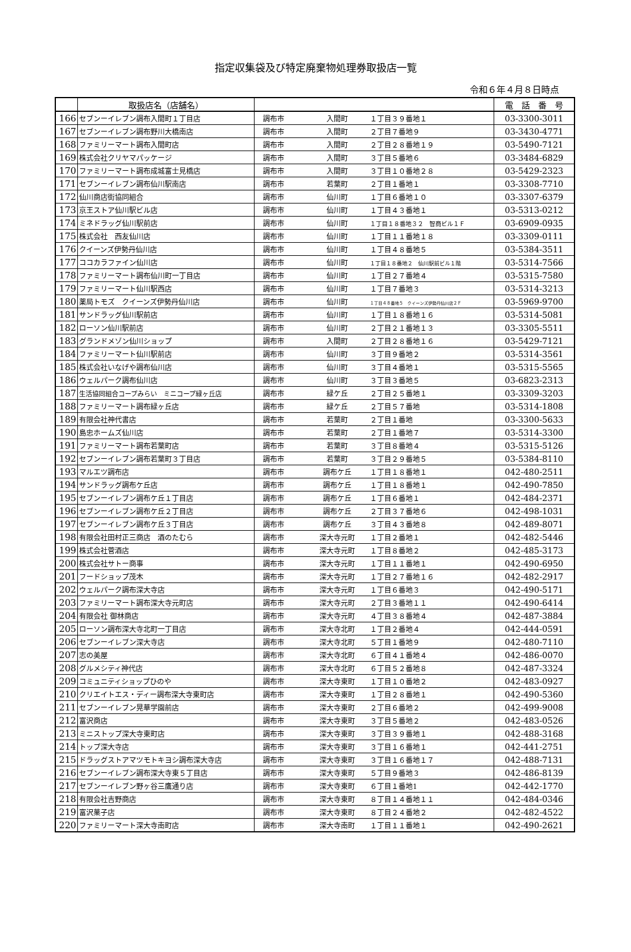指定収集袋及び特定廃棄物処理券取扱店一覧
令和６年４月８日時点
| | 取扱店名（店舗名） | | 電 話 番 号 |
| --- | --- | --- | --- |
| 166 | セブンーイレブン調布入間町１丁目店 | 調布市 入間町 １丁目３９番地１ | 03-3300-3011 |
| 167 | セブンーイレブン調布野川大橋南店 | 調布市 入間町 ２丁目７番地９ | 03-3430-4771 |
| 168 | ファミリーマート調布入間町店 | 調布市 入間町 ２丁目２８番地１９ | 03-5490-7121 |
| 169 | 株式会社クリヤマパッケージ | 調布市 入間町 ３丁目５番地６ | 03-3484-6829 |
| 170 | ファミリーマート調布成城富士見橋店 | 調布市 入間町 ３丁目１０番地２８ | 03-5429-2323 |
| 171 | セブンーイレブン調布仙川駅南店 | 調布市 若葉町 ２丁目１番地１ | 03-3308-7710 |
| 172 | 仙川商店街協同組合 | 調布市 仙川町 １丁目６番地１０ | 03-3307-6379 |
| 173 | 京王ストア仙川駅ビル店 | 調布市 仙川町 １丁目４３番地１ | 03-5313-0212 |
| 174 | ミネドラッグ仙川駅前店 | 調布市 仙川町 １丁目１８番地３２ 智商ビル１Ｆ | 03-6909-0935 |
| 175 | 株式会社 西友仙川店 | 調布市 仙川町 １丁目１１番地１８ | 03-3309-0111 |
| 176 | クイーンズ伊勢丹仙川店 | 調布市 仙川町 １丁目４８番地５ | 03-5384-3511 |
| 177 | ココカラファイン仙川店 | 調布市 仙川町 １丁目１８番地２ 仙川駅前ビル１階 | 03-5314-7566 |
| 178 | ファミリーマート調布仙川町一丁目店 | 調布市 仙川町 １丁目２７番地４ | 03-5315-7580 |
| 179 | ファミリーマート仙川駅西店 | 調布市 仙川町 １丁目７番地３ | 03-5314-3213 |
| 180 | 薬局トモズ クイーンズ伊勢丹仙川店 | 調布市 仙川町 １丁目４８番地５ クイーンズ伊勢丹仙川店２Ｆ | 03-5969-9700 |
| 181 | サンドラッグ仙川駅前店 | 調布市 仙川町 １丁目１８番地１６ | 03-5314-5081 |
| 182 | ローソン仙川駅前店 | 調布市 仙川町 ２丁目２１番地１３ | 03-3305-5511 |
| 183 | グランドメゾン仙川ショップ | 調布市 入間町 ２丁目２８番地１６ | 03-5429-7121 |
| 184 | ファミリーマート仙川駅前店 | 調布市 仙川町 ３丁目９番地２ | 03-5314-3561 |
| 185 | 株式会社いなげや調布仙川店 | 調布市 仙川町 ３丁目４番地１ | 03-5315-5565 |
| 186 | ウェルパーク調布仙川店 | 調布市 仙川町 ３丁目３番地５ | 03-6823-2313 |
| 187 | 生活協同組合コープみらい ミニコープ緑ヶ丘店 | 調布市 緑ケ丘 ２丁目２５番地１ | 03-3309-3203 |
| 188 | ファミリーマート調布緑ヶ丘店 | 調布市 緑ケ丘 ２丁目５７番地 | 03-5314-1808 |
| 189 | 有限会社神代書店 | 調布市 若葉町 ２丁目１番地 | 03-3300-5633 |
| 190 | 島忠ホームズ仙川店 | 調布市 若葉町 ２丁目１番地７ | 03-5314-3300 |
| 191 | ファミリーマート調布若葉町店 | 調布市 若葉町 ３丁目８番地４ | 03-5315-5126 |
| 192 | セブンーイレブン調布若葉町３丁目店 | 調布市 若葉町 ３丁目２９番地５ | 03-5384-8110 |
| 193 | マルエツ調布店 | 調布市 調布ケ丘 １丁目１８番地１ | 042-480-2511 |
| 194 | サンドラッグ調布ケ丘店 | 調布市 調布ケ丘 １丁目１８番地１ | 042-490-7850 |
| 195 | セブンーイレブン調布ケ丘１丁目店 | 調布市 調布ケ丘 １丁目６番地１ | 042-484-2371 |
| 196 | セブンーイレブン調布ケ丘２丁目店 | 調布市 調布ケ丘 ２丁目３７番地６ | 042-498-1031 |
| 197 | セブンーイレブン調布ケ丘３丁目店 | 調布市 調布ケ丘 ３丁目４３番地８ | 042-489-8071 |
| 198 | 有限会社田村正三商店 酒のたむら | 調布市 深大寺元町 １丁目２番地１ | 042-482-5446 |
| 199 | 株式会社菅酒店 | 調布市 深大寺元町 １丁目８番地２ | 042-485-3173 |
| 200 | 株式会社サトー商事 | 調布市 深大寺元町 １丁目１１番地１ | 042-490-6950 |
| 201 | フードショップ茂木 | 調布市 深大寺元町 １丁目２７番地１６ | 042-482-2917 |
| 202 | ウェルパーク調布深大寺店 | 調布市 深大寺元町 １丁目６番地３ | 042-490-5171 |
| 203 | ファミリーマート調布深大寺元町店 | 調布市 深大寺元町 ２丁目３番地１１ | 042-490-6414 |
| 204 | 有限会社 御林商店 | 調布市 深大寺元町 ４丁目３８番地４ | 042-487-3884 |
| 205 | ローソン調布深大寺北町一丁目店 | 調布市 深大寺北町 １丁目２番地４ | 042-444-0591 |
| 206 | セブンーイレブン深大寺店 | 調布市 深大寺北町 ５丁目１番地９ | 042-480-7110 |
| 207 | 志の美屋 | 調布市 深大寺北町 ６丁目４１番地４ | 042-486-0070 |
| 208 | グルメシティ神代店 | 調布市 深大寺北町 ６丁目５２番地８ | 042-487-3324 |
| 209 | コミュニティショップひのや | 調布市 深大寺東町 １丁目１０番地２ | 042-483-0927 |
| 210 | クリエイトエス・ディー調布深大寺東町店 | 調布市 深大寺東町 １丁目２８番地１ | 042-490-5360 |
| 211 | セブンーイレブン晃華学園前店 | 調布市 深大寺東町 ２丁目６番地２ | 042-499-9008 |
| 212 | 富沢商店 | 調布市 深大寺東町 ３丁目５番地２ | 042-483-0526 |
| 213 | ミニストップ深大寺東町店 | 調布市 深大寺東町 ３丁目３９番地１ | 042-488-3168 |
| 214 | トップ深大寺店 | 調布市 深大寺東町 ３丁目１６番地１ | 042-441-2751 |
| 215 | ドラッグストアマツモトキヨシ調布深大寺店 | 調布市 深大寺東町 ３丁目１６番地１７ | 042-488-7131 |
| 216 | セブンーイレブン調布深大寺東５丁目店 | 調布市 深大寺東町 ５丁目９番地３ | 042-486-8139 |
| 217 | セブンーイレブン野ヶ谷三鷹通り店 | 調布市 深大寺東町 ６丁目１番地1 | 042-442-1770 |
| 218 | 有限会社吉野商店 | 調布市 深大寺東町 ８丁目１４番地１１ | 042-484-0346 |
| 219 | 富沢菓子店 | 調布市 深大寺東町 ８丁目２４番地２ | 042-482-4522 |
| 220 | ファミリーマート深大寺南町店 | 調布市 深大寺南町 １丁目１１番地１ | 042-490-2621 |